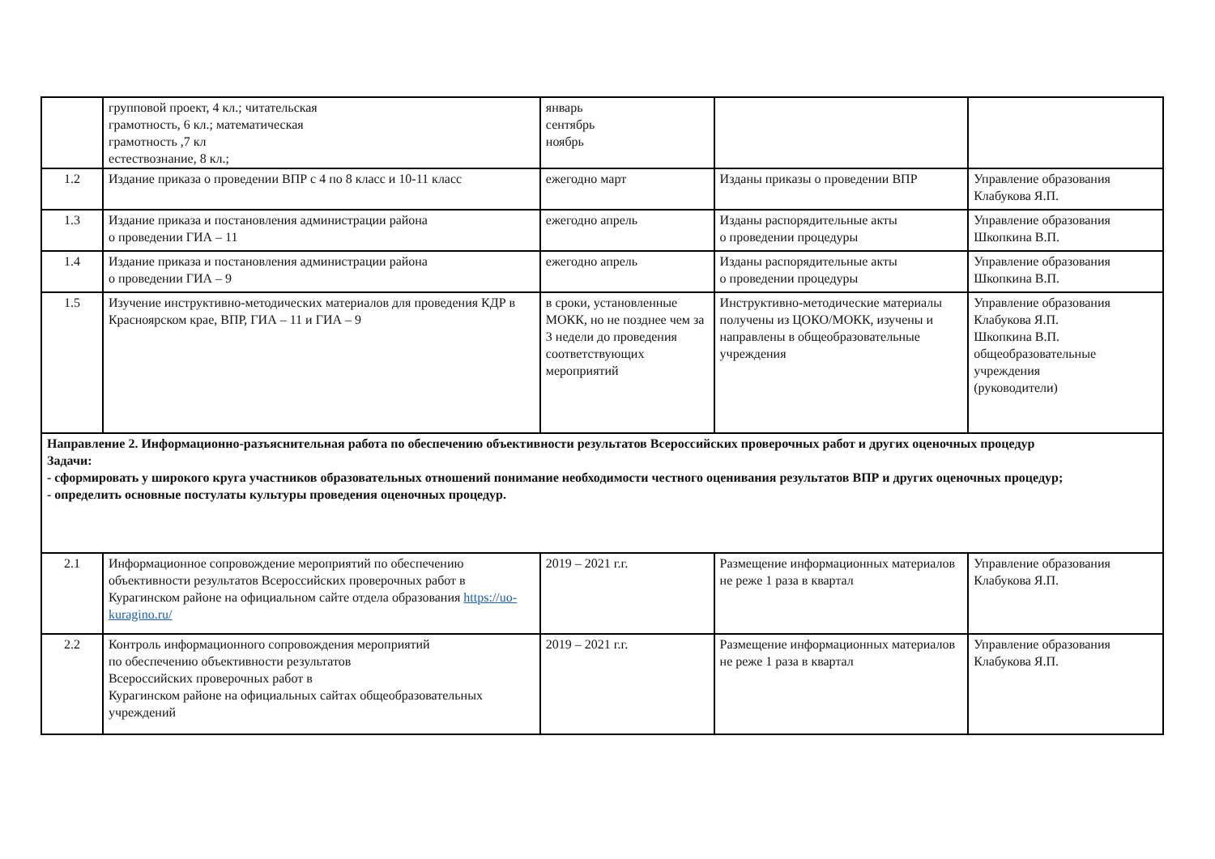| | групповой проект, 4 кл.; читательская грамотность, 6 кл.; математическая грамотность ,7 кл естествознание, 8 кл.; | январь сентябрь ноябрь | | |
| 1.2 | Издание приказа о проведении ВПР с 4 по 8 класс и 10-11 класс | ежегодно март | Изданы приказы о проведении ВПР | Управление образования Клабукова Я.П. |
| 1.3 | Издание приказа и постановления администрации района о проведении ГИА – 11 | ежегодно апрель | Изданы распорядительные акты о проведении процедуры | Управление образования Шкопкина В.П. |
| 1.4 | Издание приказа и постановления администрации района о проведении ГИА – 9 | ежегодно апрель | Изданы распорядительные акты о проведении процедуры | Управление образования Шкопкина В.П. |
| 1.5 | Изучение инструктивно-методических материалов для проведения КДР в Красноярском крае, ВПР, ГИА – 11 и ГИА – 9 | в сроки, установленные МОКК, но не позднее чем за 3 недели до проведения соответствующих мероприятий | Инструктивно-методические материалы получены из ЦОКО/МОКК, изучены и направлены в общеобразовательные учреждения | Управление образования Клабукова Я.П. Шкопкина В.П. общеобразовательные учреждения (руководители) |
| Направление 2. Информационно-разъяснительная работа по обеспечению объективности результатов Всероссийских проверочных работ и других оценочных процедур Задачи: - сформировать у широкого круга участников образовательных отношений понимание необходимости честного оценивания результатов ВПР и других оценочных процедур; - определить основные постулаты культуры проведения оценочных процедур. | | | | |
| 2.1 | Информационное сопровождение мероприятий по обеспечению объективности результатов Всероссийских проверочных работ в Курагинском районе на официальном сайте отдела образования https://uo-kuragino.ru/ | 2019 – 2021 г.г. | Размещение информационных материалов не реже 1 раза в квартал | Управление образования Клабукова Я.П. |
| 2.2 | Контроль информационного сопровождения мероприятий по обеспечению объективности результатов Всероссийских проверочных работ в Курагинском районе на официальных сайтах общеобразовательных учреждений | 2019 – 2021 г.г. | Размещение информационных материалов не реже 1 раза в квартал | Управление образования Клабукова Я.П. |